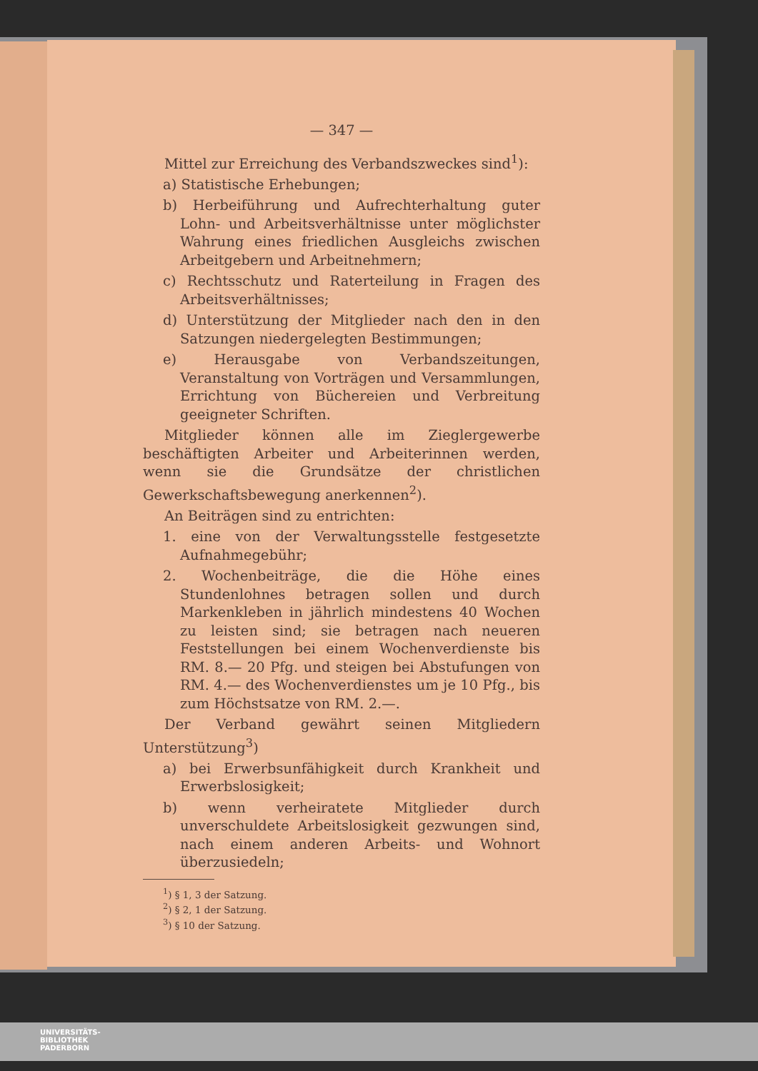— 347 —
Mittel zur Erreichung des Verbandszweckes sind<sup>1</sup>):
a) Statistische Erhebungen;
b) Herbeiführung und Aufrechterhaltung guter Lohn- und Arbeitsverhältnisse unter möglichster Wahrung eines friedlichen Ausgleichs zwischen Arbeitgebern und Arbeitnehmern;
c) Rechtsschutz und Raterteilung in Fragen des Arbeitsverhältnisses;
d) Unterstützung der Mitglieder nach den in den Satzungen niedergelegten Bestimmungen;
e) Herausgabe von Verbandszeitungen, Veranstaltung von Vorträgen und Versammlungen, Errichtung von Büchereien und Verbreitung geeigneter Schriften.
Mitglieder können alle im Zieglergewerbe beschäftigten Arbeiter und Arbeiterinnen werden, wenn sie die Grundsätze der christlichen Gewerkschaftsbewegung anerkennen<sup>2</sup>).
An Beiträgen sind zu entrichten:
1. eine von der Verwaltungsstelle festgesetzte Aufnahmegebühr;
2. Wochenbeiträge, die die Höhe eines Stundenlohnes betragen sollen und durch Markenkleben in jährlich mindestens 40 Wochen zu leisten sind; sie betragen nach neueren Feststellungen bei einem Wochenverdienste bis RM. 8.— 20 Pfg. und steigen bei Abstufungen von RM. 4.— des Wochenverdienstes um je 10 Pfg., bis zum Höchstsatze von RM. 2.—.
Der Verband gewährt seinen Mitgliedern Unterstützung<sup>3</sup>)
a) bei Erwerbsunfähigkeit durch Krankheit und Erwerbslosigkeit;
b) wenn verheiratete Mitglieder durch unverschuldete Arbeitslosigkeit gezwungen sind, nach einem anderen Arbeits- und Wohnort überzusiedeln;
<sup>1</sup>) § 1, 3 der Satzung.
<sup>2</sup>) § 2, 1 der Satzung.
<sup>3</sup>) § 10 der Satzung.
UNIVERSITÄTS-
BIBLIOTHEK
PADERBORN